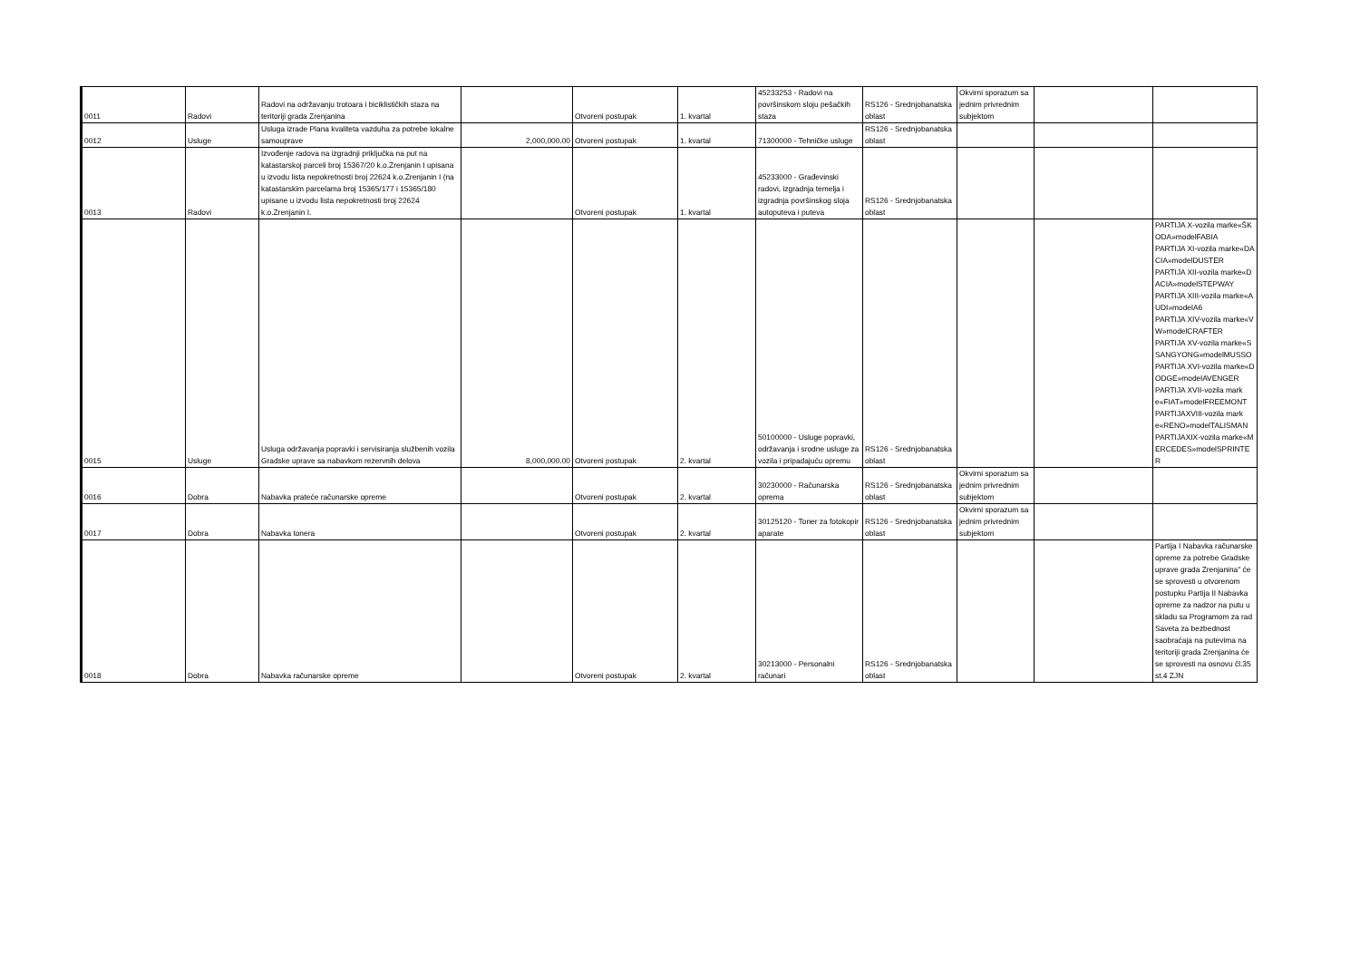| 0011 | Radovi | Radovi na održavanju trotoara i biciklističkih staza na teritoriji grada Zrenjanina | | Otvoreni postupak | 1. kvartal | 45233253 - Radovi na površinskom sloju pešačkih staza | RS126 - Srednjobanatska oblast | Okvirni sporazum sa jednim privrednim subjektom | | |
| 0012 | Usluge | Usluga izrade Plana kvaliteta vazduha za potrebe lokalne samouprave | 2,000,000.00 | Otvoreni postupak | 1. kvartal | 71300000 - Tehničke usluge | RS126 - Srednjobanatska oblast | | | |
| 0013 | Radovi | Izvođenje radova na izgradnji priključka na put na katastarskoj parceli broj 15367/20 k.o.Zrenjanin I upisana u izvodu lista nepokretnosti broj 22624 k.o.Zrenjanin I (na katastarskim parcelama broj 15365/177 i 15365/180 upisane u izvodu lista nepokretnosti broj 22624 k.o.Zrenjanin I. | | Otvoreni postupak | 1. kvartal | 45233000 - Građevinski radovi, izgradnja temelja i izgradnja površinskog sloja autoputeva i puteva | RS126 - Srednjobanatska oblast | | | |
| 0015 | Usluge | Usluga održavanja popravki i servisiranja službenih vozila Gradske uprave sa nabavkom rezervnih delova | 8,000,000.00 | Otvoreni postupak | 2. kvartal | 50100000 - Usluge popravki, održavanja i srodne usluge za vozila i pripadajuću opremu | RS126 - Srednjobanatska oblast | | | PARTIJA X-vozila marke«ŠKODA»modelFABIA PARTIJA XI-vozila marke«DACIA»modelDUSTER PARTIJA XII-vozila marke«DACIA»modelSTEPWAY PARTIJA XIII-vozila marke«AUDI»modelA6 PARTIJA XIV-vozila marke«VW»modelCRAFTER PARTIJA XV-vozila marke«SSANGYONG»modelMUSSO PARTIJA XVI-vozila marke«DODGE»modelAVENGER PARTIJA XVII-vozila marke«FIAT»modelFREEMONT PARTIJAXVIII-vozila marke«RENO»modelTALISMAN PARTIJAXIX-vozila marke«MERCEDES»modelSPRINTER |
| 0016 | Dobra | Nabavka prateće računarske opreme | | Otvoreni postupak | 2. kvartal | 30230000 - Računarska oprema | RS126 - Srednjobanatska oblast | Okvirni sporazum sa jednim privrednim subjektom | | |
| 0017 | Dobra | Nabavka tonera | | Otvoreni postupak | 2. kvartal | 30125120 - Toner za fotokopir aparate | RS126 - Srednjobanatska oblast | Okvirni sporazum sa jednim privrednim subjektom | | |
| 0018 | Dobra | Nabavka računarske opreme | | Otvoreni postupak | 2. kvartal | 30213000 - Personalni računari | RS126 - Srednjobanatska oblast | | | Partija I Nabavka računarske opreme za potrebe Gradske uprave grada Zrenjanina" će se sprovesti u otvorenom postupku Partija II Nabavka opreme za nadzor na putu u skladu sa Programom za rad Saveta za bezbednost saobraćaja na putevima na teritoriji grada Zrenjanina će se sprovesti na osnovu čl.35 st.4 ZJN |